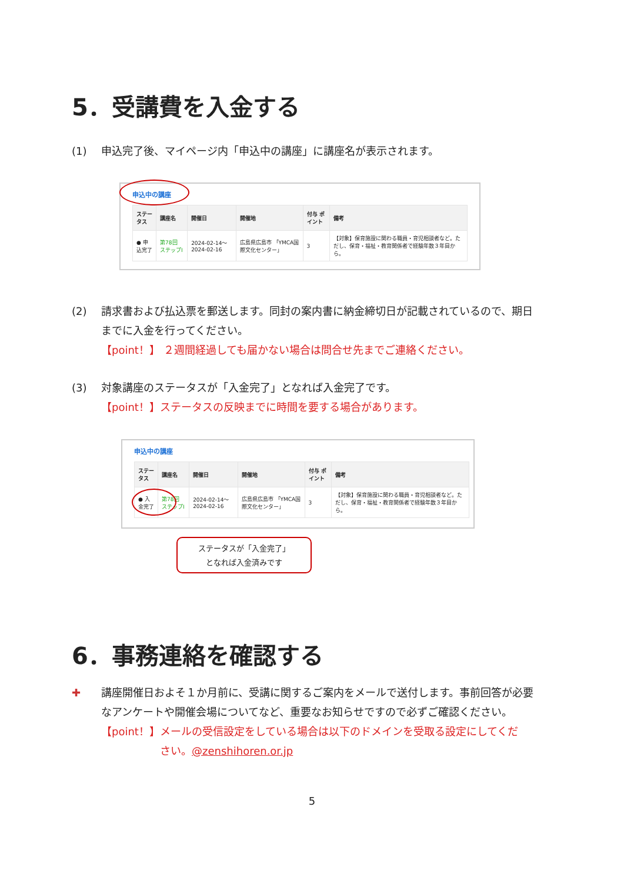5．受講費を入金する
(1) 申込完了後、マイページ内「申込中の講座」に講座名が表示されます。
申込中の講座
| ステータス | 講座名 | 開催日 | 開催地 | 付与 ポイント | 備考 |
| --- | --- | --- | --- | --- | --- |
| ● 申込完了 | 第78回 ステップⅠ | 2024-02-14～ 2024-02-16 | 広島県広島市 「YMCA国際文化センター」 | 3 | 【対象】保育施設に関わる職員・育児相談者など。ただし、保育・福祉・教育関係者で経験年数３年目から。 |
(2) 請求書および払込票を郵送します。同封の案内書に納金締切日が記載されているので、期日
までに入金を行ってください。
【point！】 ２週間経過しても届かない場合は問合せ先までご連絡ください。
(3) 対象講座のステータスが「入金完了」となれば入金完了です。
【point！】ステータスの反映までに時間を要する場合があります。
申込中の講座
| ステータス | 講座名 | 開催日 | 開催地 | 付与 ポイント | 備考 |
| --- | --- | --- | --- | --- | --- |
| ● 入金完了 | 第78回 ステップⅠ | 2024-02-14～ 2024-02-16 | 広島県広島市 「YMCA国際文化センター」 | 3 | 【対象】保育施設に関わる職員・育児相談者など。ただし、保育・福祉・教育関係者で経験年数３年目から。 |
ステータスが「入金完了」
となれば入金済みです
6．事務連絡を確認する
✚ 講座開催日およそ１か月前に、受講に関するご案内をメールで送付します。事前回答が必要
なアンケートや開催会場についてなど、重要なお知らせですので必ずご確認ください。
【point！】メールの受信設定をしている場合は以下のドメインを受取る設定にしてくだ
さい。@zenshihoren.or.jp
5